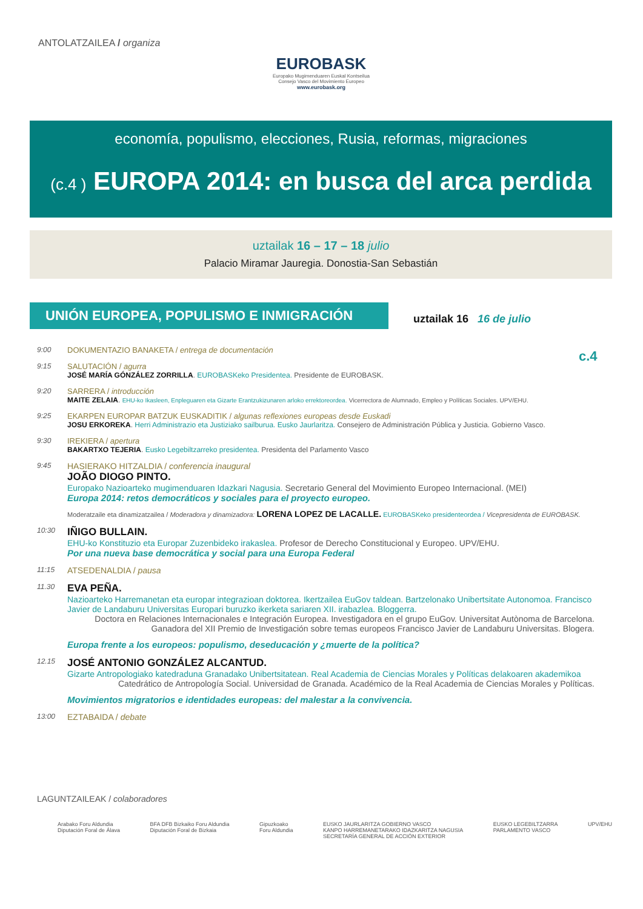ANTOLATZAILEA / organiza
EUROBASK
Europako Mugimenduaren Euskal Kontseilua
Consejo Vasco del Movimiento Europeo
www.eurobask.org
economía, populismo, elecciones, Rusia, reformas, migraciones
(c.4 ) EUROPA 2014: en busca del arca perdida
uztailak 16 – 17 – 18 julio
Palacio Miramar Jauregia. Donostia-San Sebastián
UNIÓN EUROPEA, POPULISMO E INMIGRACIÓN
uztailak 16 16 de julio
c.4
9:00 DOKUMENTAZIO BANAKETA / entrega de documentación
9:15 SALUTACIÓN / agurra
JOSÉ MARÍA GÓNZÁLEZ ZORRILLA. EUROBASKeko Presidentea. Presidente de EUROBASK.
9:20 SARRERA / introducción
MAITE ZELAIA. EHU-ko Ikasleen, Enpleguaren eta Gizarte Erantzukizunaren arloko errektoreordea. Vicerrectora de Alumnado, Empleo y Políticas Sociales. UPV/EHU.
9:25 EKARPEN EUROPAR BATZUK EUSKADITIK / algunas reflexiones europeas desde Euskadi
JOSU ERKOREKA. Herri Administrazio eta Justiziako sailburua. Eusko Jaurlaritza. Consejero de Administración Pública y Justicia. Gobierno Vasco.
9:30 IREKIERA / apertura
BAKARTXO TEJERIA. Eusko Legebiltzarreko presidentea. Presidenta del Parlamento Vasco
9:45
HASIERAKO HITZALDIA / conferencia inaugural
JOÃO DIOGO PINTO.
Europako Nazioarteko mugimenduaren Idazkari Nagusia. Secretario General del Movimiento Europeo Internacional. (MEI)
Europa 2014: retos democráticos y sociales para el proyecto europeo.
Moderatzaile eta dinamizatzailea / Moderadora y dinamizadora: LORENA LOPEZ DE LACALLE. EUROBASKeko presidenteordea / Vicepresidenta de EUROBASK.
10:30
IÑIGO BULLAIN.
EHU-ko Konstituzio eta Europar Zuzenbideko irakaslea. Profesor de Derecho Constitucional y Europeo. UPV/EHU.
Por una nueva base democrática y social para una Europa Federal
11:15
ATSEDENALDIA / pausa
11.30
EVA PEÑA.
Nazioarteko Harremanetan eta europar integrazioan doktorea. Ikertzailea EuGov taldean. Bartzelonako Unibertsitate Autonomoa. Francisco Javier de Landaburu Universitas Europari buruzko ikerketa sariaren XII. irabazlea. Bloggerra.
Doctora en Relaciones Internacionales e Integración Europea. Investigadora en el grupo EuGov. Universitat Autònoma de Barcelona. Ganadora del XII Premio de Investigación sobre temas europeos Francisco Javier de Landaburu Universitas. Blogera.
Europa frente a los europeos: populismo, deseducación y ¿muerte de la política?
12.15
JOSÉ ANTONIO GONZÁLEZ ALCANTUD.
Gizarte Antropologiako katedraduna Granadako Unibertsitatean. Real Academia de Ciencias Morales y Políticas delakoaren akademikoa
Catedrático de Antropología Social. Universidad de Granada. Académico de la Real Academia de Ciencias Morales y Políticas.
Movimientos migratorios e identidades europeas: del malestar a la convivencia.
13:00
EZTABAIDA / debate
LAGUNTZAILEAK / colaboradores
Arabako Foru Aldundia
Diputación Foral de Álava
BFA DFB Bizkaiko Foru Aldundia
Diputación Foral de Bizkaia
Gipuzkoako
Foru Aldundia
EUSKO JAURLARITZA GOBIERNO VASCO
KANPO HARREMANETARAKO IDAZKARITZA NAGUSIA
SECRETARÍA GENERAL DE ACCIÓN EXTERIOR
EUSKO LEGEBILTZARRA
PARLAMENTO VASCO
UPV/EHU